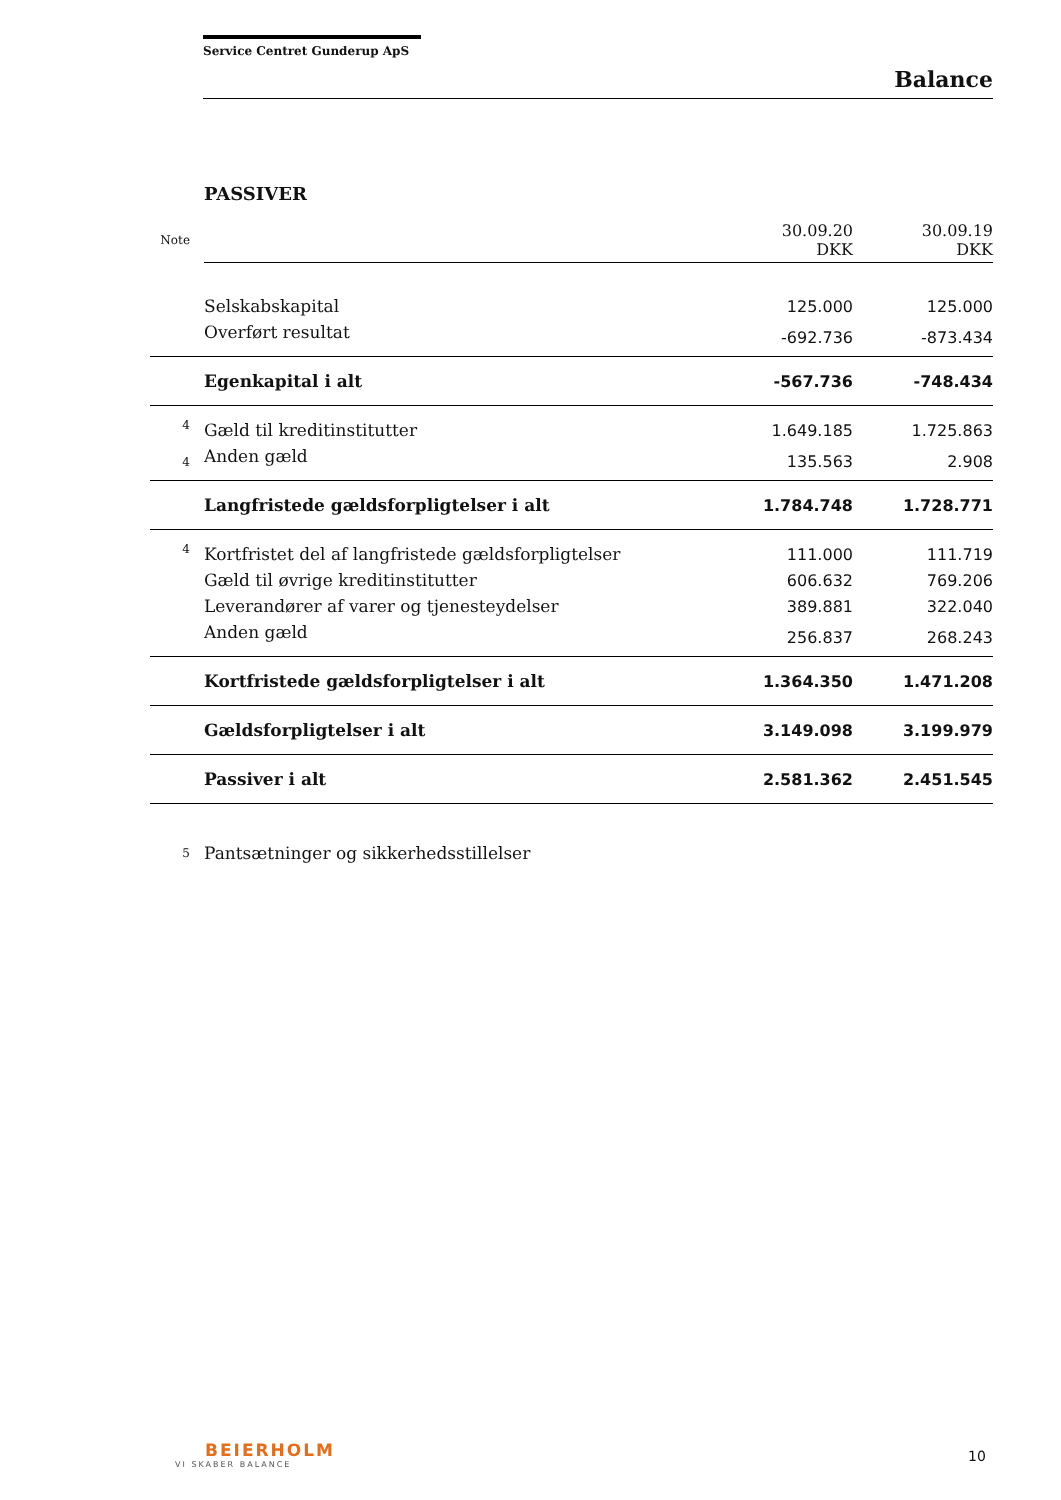Service Centret Gunderup ApS
Balance
| | PASSIVER | | |
| Note | | 30.09.20 DKK | 30.09.19 DKK |
| | Selskabskapital | 125.000 | 125.000 |
| | Overført resultat | -692.736 | -873.434 |
| | Egenkapital i alt | -567.736 | -748.434 |
| 4 | Gæld til kreditinstitutter | 1.649.185 | 1.725.863 |
| 4 | Anden gæld | 135.563 | 2.908 |
| | Langfristede gældsforpligtelser i alt | 1.784.748 | 1.728.771 |
| 4 | Kortfristet del af langfristede gældsforpligtelser | 111.000 | 111.719 |
| | Gæld til øvrige kreditinstitutter | 606.632 | 769.206 |
| | Leverandører af varer og tjenesteydelser | 389.881 | 322.040 |
| | Anden gæld | 256.837 | 268.243 |
| | Kortfristede gældsforpligtelser i alt | 1.364.350 | 1.471.208 |
| | Gældsforpligtelser i alt | 3.149.098 | 3.199.979 |
| | Passiver i alt | 2.581.362 | 2.451.545 |
| 5 | Pantsætninger og sikkerhedsstillelser | | |
BEIERHOLM
VI SKABER BALANCE
10